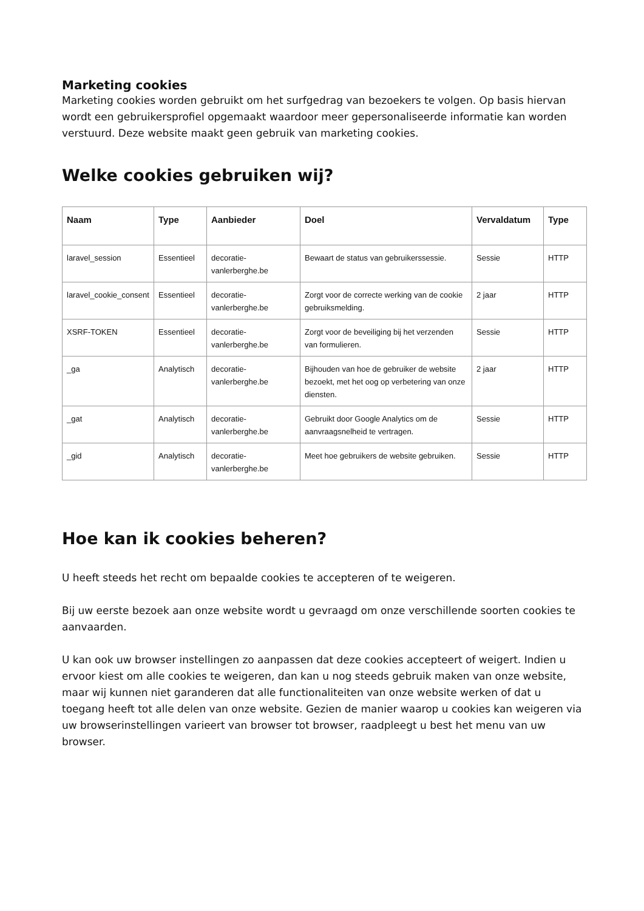Marketing cookies
Marketing cookies worden gebruikt om het surfgedrag van bezoekers te volgen. Op basis hiervan wordt een gebruikersprofiel opgemaakt waardoor meer gepersonaliseerde informatie kan worden verstuurd. Deze website maakt geen gebruik van marketing cookies.
Welke cookies gebruiken wij?
| Naam | Type | Aanbieder | Doel | Vervaldatum | Type |
| --- | --- | --- | --- | --- | --- |
| laravel_session | Essentieel | decoratie-vanlerberghe.be | Bewaart de status van gebruikerssessie. | Sessie | HTTP |
| laravel_cookie_consent | Essentieel | decoratie-vanlerberghe.be | Zorgt voor de correcte werking van de cookie gebruiksmelding. | 2 jaar | HTTP |
| XSRF-TOKEN | Essentieel | decoratie-vanlerberghe.be | Zorgt voor de beveiliging bij het verzenden van formulieren. | Sessie | HTTP |
| _ga | Analytisch | decoratie-vanlerberghe.be | Bijhouden van hoe de gebruiker de website bezoekt, met het oog op verbetering van onze diensten. | 2 jaar | HTTP |
| _gat | Analytisch | decoratie-vanlerberghe.be | Gebruikt door Google Analytics om de aanvraagsnelheid te vertragen. | Sessie | HTTP |
| _gid | Analytisch | decoratie-vanlerberghe.be | Meet hoe gebruikers de website gebruiken. | Sessie | HTTP |
Hoe kan ik cookies beheren?
U heeft steeds het recht om bepaalde cookies te accepteren of te weigeren.
Bij uw eerste bezoek aan onze website wordt u gevraagd om onze verschillende soorten cookies te aanvaarden.
U kan ook uw browser instellingen zo aanpassen dat deze cookies accepteert of weigert. Indien u ervoor kiest om alle cookies te weigeren, dan kan u nog steeds gebruik maken van onze website, maar wij kunnen niet garanderen dat alle functionaliteiten van onze website werken of dat u toegang heeft tot alle delen van onze website. Gezien de manier waarop u cookies kan weigeren via uw browserinstellingen varieert van browser tot browser, raadpleegt u best het menu van uw browser.